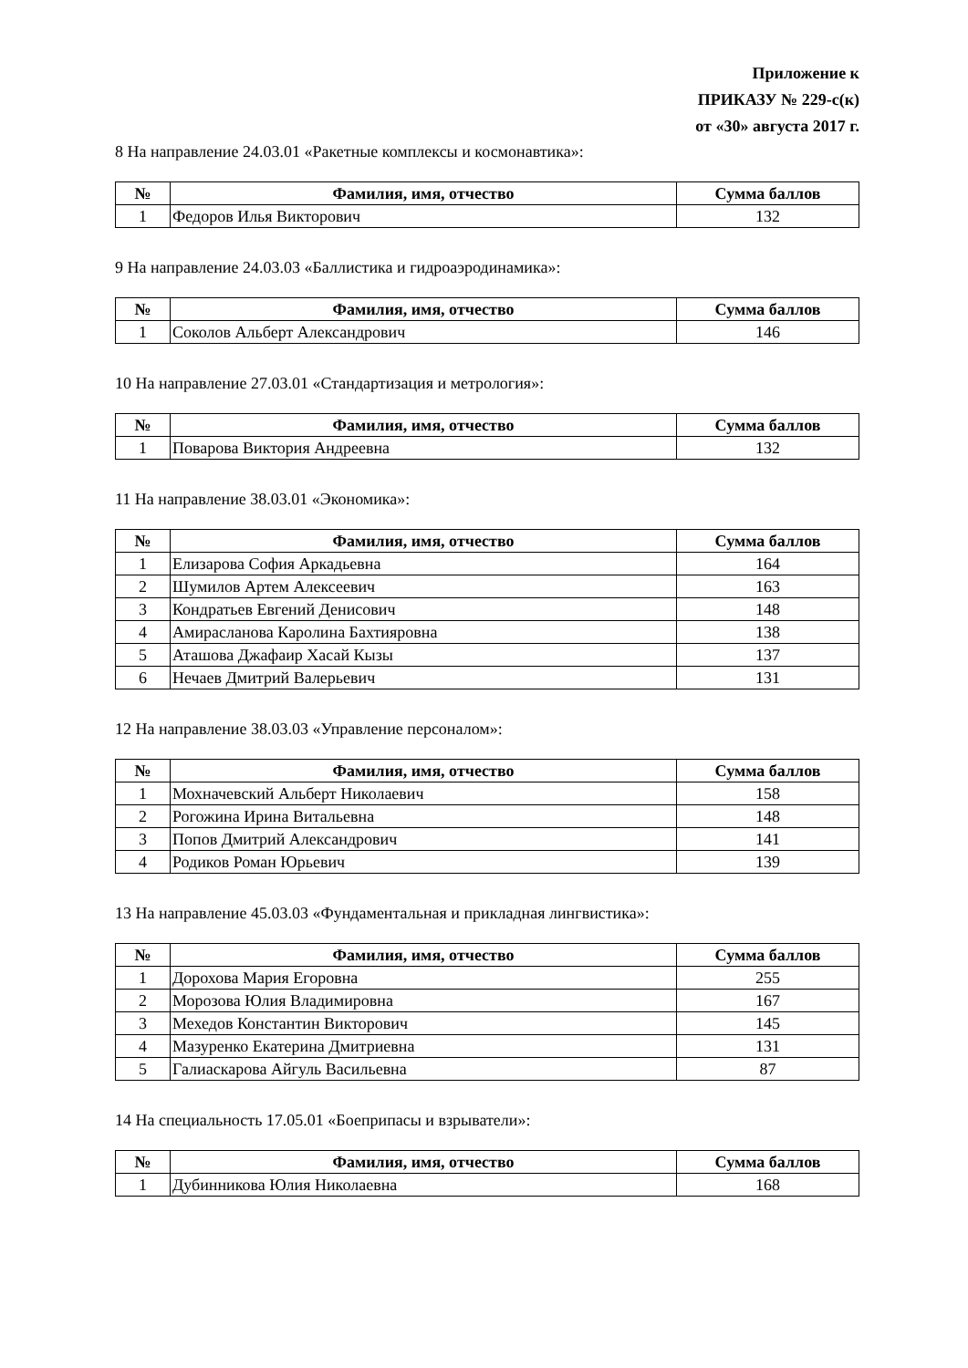Приложение к
ПРИКАЗУ № 229-с(к)
от «30» августа 2017 г.
8 На направление 24.03.01 «Ракетные комплексы и космонавтика»:
| № | Фамилия, имя, отчество | Сумма баллов |
| --- | --- | --- |
| 1 | Федоров Илья Викторович | 132 |
9 На направление 24.03.03 «Баллистика и гидроаэродинамика»:
| № | Фамилия, имя, отчество | Сумма баллов |
| --- | --- | --- |
| 1 | Соколов Альберт Александрович | 146 |
10 На направление 27.03.01 «Стандартизация и метрология»:
| № | Фамилия, имя, отчество | Сумма баллов |
| --- | --- | --- |
| 1 | Поварова Виктория Андреевна | 132 |
11 На направление 38.03.01 «Экономика»:
| № | Фамилия, имя, отчество | Сумма баллов |
| --- | --- | --- |
| 1 | Елизарова София Аркадьевна | 164 |
| 2 | Шумилов Артем Алексеевич | 163 |
| 3 | Кондратьев Евгений Денисович | 148 |
| 4 | Амирасланова Каролина Бахтияровна | 138 |
| 5 | Аташова Джафаир Хасай Кызы | 137 |
| 6 | Нечаев Дмитрий Валерьевич | 131 |
12 На направление 38.03.03 «Управление персоналом»:
| № | Фамилия, имя, отчество | Сумма баллов |
| --- | --- | --- |
| 1 | Мохначевский Альберт Николаевич | 158 |
| 2 | Рогожина Ирина Витальевна | 148 |
| 3 | Попов Дмитрий Александрович | 141 |
| 4 | Родиков Роман Юрьевич | 139 |
13 На направление 45.03.03 «Фундаментальная и прикладная лингвистика»:
| № | Фамилия, имя, отчество | Сумма баллов |
| --- | --- | --- |
| 1 | Дорохова Мария Егоровна | 255 |
| 2 | Морозова Юлия Владимировна | 167 |
| 3 | Мехедов Константин Викторович | 145 |
| 4 | Мазуренко Екатерина Дмитриевна | 131 |
| 5 | Галиаскарова Айгуль Васильевна | 87 |
14 На специальность 17.05.01 «Боеприпасы и взрыватели»:
| № | Фамилия, имя, отчество | Сумма баллов |
| --- | --- | --- |
| 1 | Дубинникова Юлия Николаевна | 168 |